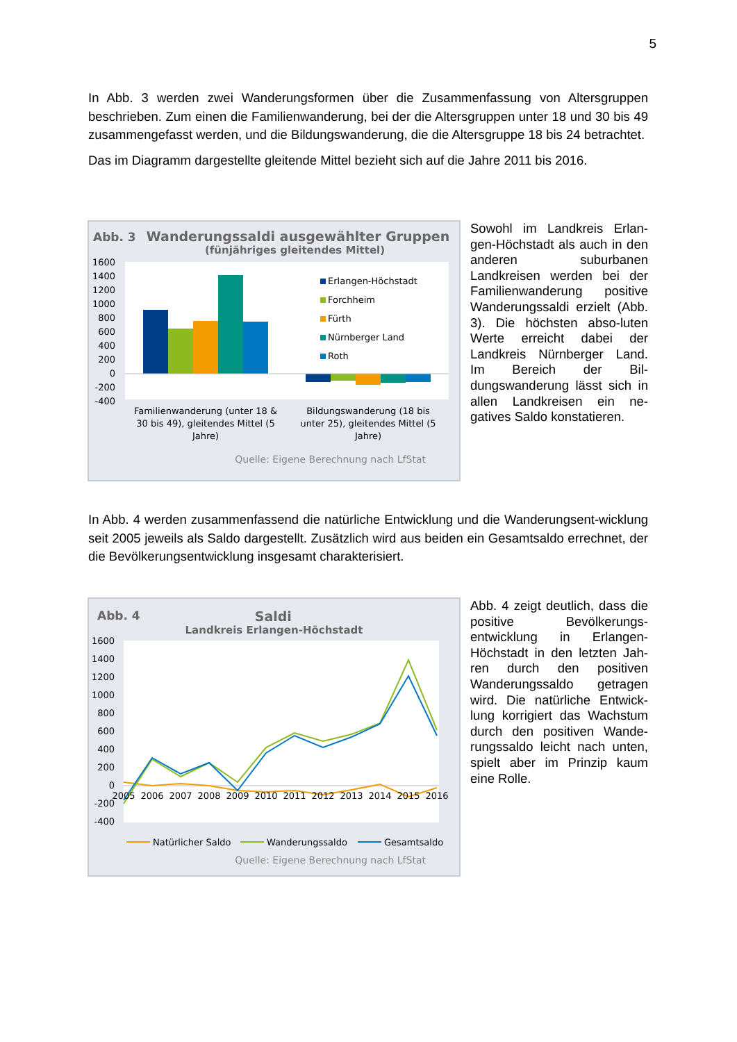5
In Abb. 3 werden zwei Wanderungsformen über die Zusammenfassung von Altersgruppen beschrieben. Zum einen die Familienwanderung, bei der die Altersgruppen unter 18 und 30 bis 49 zusammengefasst werden, und die Bildungswanderung, die die Altersgruppe 18 bis 24 betrachtet.
Das im Diagramm dargestellte gleitende Mittel bezieht sich auf die Jahre 2011 bis 2016.
Abb. 3 Wanderungssaldi ausgewählter Gruppen
(fünjähriges gleitendes Mittel)
1600
1400
1200
1000
800
600
400
200
0
-200
-400
Erlangen-Höchstadt
Forchheim
Fürth
Nürnberger Land
Roth
Familienwanderung (unter 18 &
30 bis 49), gleitendes Mittel (5
Jahre)
Bildungswanderung (18 bis
unter 25), gleitendes Mittel (5
Jahre)
Quelle: Eigene Berechnung nach LfStat
Sowohl im Landkreis Erlan-gen-Höchstadt als auch in den anderen suburbanen Landkreisen werden bei der Familienwanderung positive Wanderungssaldi erzielt (Abb. 3). Die höchsten abso-luten Werte erreicht dabei der Landkreis Nürnberger Land. Im Bereich der Bil-dungswanderung lässt sich in allen Landkreisen ein ne-gatives Saldo konstatieren.
In Abb. 4 werden zusammenfassend die natürliche Entwicklung und die Wanderungsent-wicklung seit 2005 jeweils als Saldo dargestellt. Zusätzlich wird aus beiden ein Gesamtsaldo errechnet, der die Bevölkerungsentwicklung insgesamt charakterisiert.
Abb. 4 Saldi
Landkreis Erlangen-Höchstadt
1600
1400
1200
1000
800
600
400
200
0
-200
-400
2005
2006
2007
2008
2009
2010
2011
2012
2013
2014
2015
2016
Natürlicher Saldo
Wanderungssaldo
Gesamtsaldo
Quelle: Eigene Berechnung nach LfStat
Abb. 4 zeigt deutlich, dass die positive Bevölkerungs-entwicklung in Erlangen-Höchstadt in den letzten Jah-ren durch den positiven Wanderungssaldo getragen wird. Die natürliche Entwick-lung korrigiert das Wachstum durch den positiven Wande-rungssaldo leicht nach unten, spielt aber im Prinzip kaum eine Rolle.